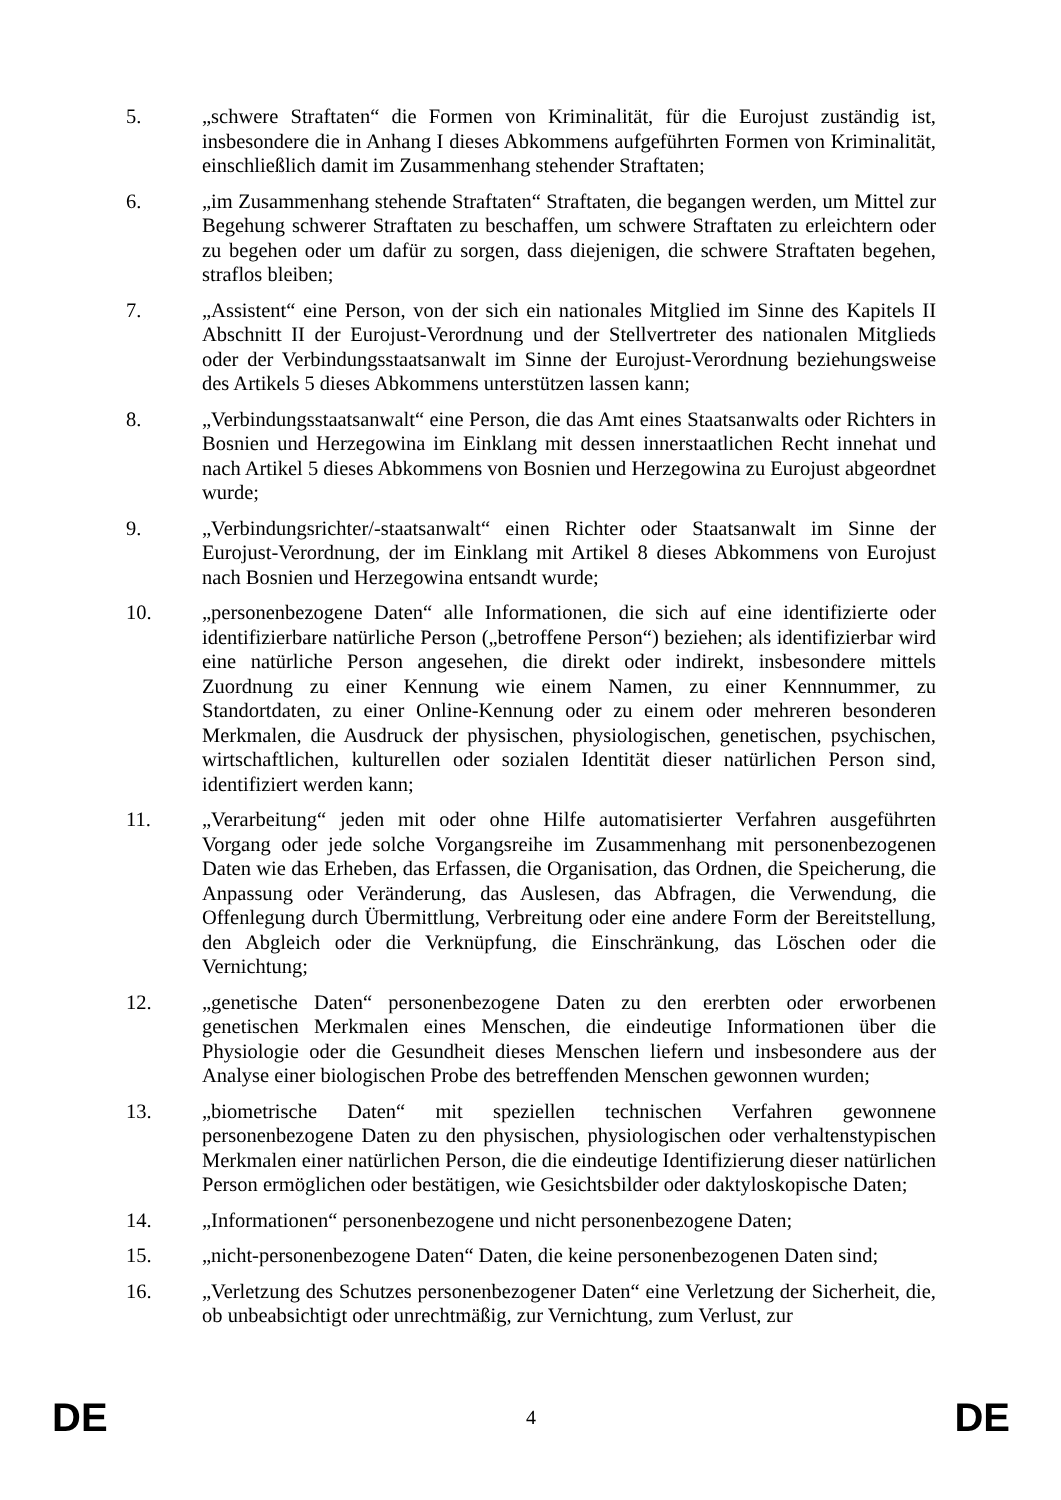5. „schwere Straftaten“ die Formen von Kriminalität, für die Eurojust zuständig ist, insbesondere die in Anhang I dieses Abkommens aufgeführten Formen von Kriminalität, einschließlich damit im Zusammenhang stehender Straftaten;
6. „im Zusammenhang stehende Straftaten“ Straftaten, die begangen werden, um Mittel zur Begehung schwerer Straftaten zu beschaffen, um schwere Straftaten zu erleichtern oder zu begehen oder um dafür zu sorgen, dass diejenigen, die schwere Straftaten begehen, straflos bleiben;
7. „Assistent“ eine Person, von der sich ein nationales Mitglied im Sinne des Kapitels II Abschnitt II der Eurojust-Verordnung und der Stellvertreter des nationalen Mitglieds oder der Verbindungsstaatsanwalt im Sinne der Eurojust-Verordnung beziehungsweise des Artikels 5 dieses Abkommens unterstützen lassen kann;
8. „Verbindungsstaatsanwalt“ eine Person, die das Amt eines Staatsanwalts oder Richters in Bosnien und Herzegowina im Einklang mit dessen innerstaatlichen Recht innehat und nach Artikel 5 dieses Abkommens von Bosnien und Herzegowina zu Eurojust abgeordnet wurde;
9. „Verbindungsrichter/-staatsanwalt“ einen Richter oder Staatsanwalt im Sinne der Eurojust-Verordnung, der im Einklang mit Artikel 8 dieses Abkommens von Eurojust nach Bosnien und Herzegowina entsandt wurde;
10. „personenbezogene Daten“ alle Informationen, die sich auf eine identifizierte oder identifizierbare natürliche Person („betroffene Person“) beziehen; als identifizierbar wird eine natürliche Person angesehen, die direkt oder indirekt, insbesondere mittels Zuordnung zu einer Kennung wie einem Namen, zu einer Kennnummer, zu Standortdaten, zu einer Online-Kennung oder zu einem oder mehreren besonderen Merkmalen, die Ausdruck der physischen, physiologischen, genetischen, psychischen, wirtschaftlichen, kulturellen oder sozialen Identität dieser natürlichen Person sind, identifiziert werden kann;
11. „Verarbeitung“ jeden mit oder ohne Hilfe automatisierter Verfahren ausgeführten Vorgang oder jede solche Vorgangsreihe im Zusammenhang mit personenbezogenen Daten wie das Erheben, das Erfassen, die Organisation, das Ordnen, die Speicherung, die Anpassung oder Veränderung, das Auslesen, das Abfragen, die Verwendung, die Offenlegung durch Übermittlung, Verbreitung oder eine andere Form der Bereitstellung, den Abgleich oder die Verknüpfung, die Einschränkung, das Löschen oder die Vernichtung;
12. „genetische Daten“ personenbezogene Daten zu den ererbten oder erworbenen genetischen Merkmalen eines Menschen, die eindeutige Informationen über die Physiologie oder die Gesundheit dieses Menschen liefern und insbesondere aus der Analyse einer biologischen Probe des betreffenden Menschen gewonnen wurden;
13. „biometrische Daten“ mit speziellen technischen Verfahren gewonnene personenbezogene Daten zu den physischen, physiologischen oder verhaltenstypischen Merkmalen einer natürlichen Person, die die eindeutige Identifizierung dieser natürlichen Person ermöglichen oder bestätigen, wie Gesichtsbilder oder daktyloskopische Daten;
14. „Informationen“ personenbezogene und nicht personenbezogene Daten;
15. „nicht-personenbezogene Daten“ Daten, die keine personenbezogenen Daten sind;
16. „Verletzung des Schutzes personenbezogener Daten“ eine Verletzung der Sicherheit, die, ob unbeabsichtigt oder unrechtmäßig, zur Vernichtung, zum Verlust, zur
DE 4 DE